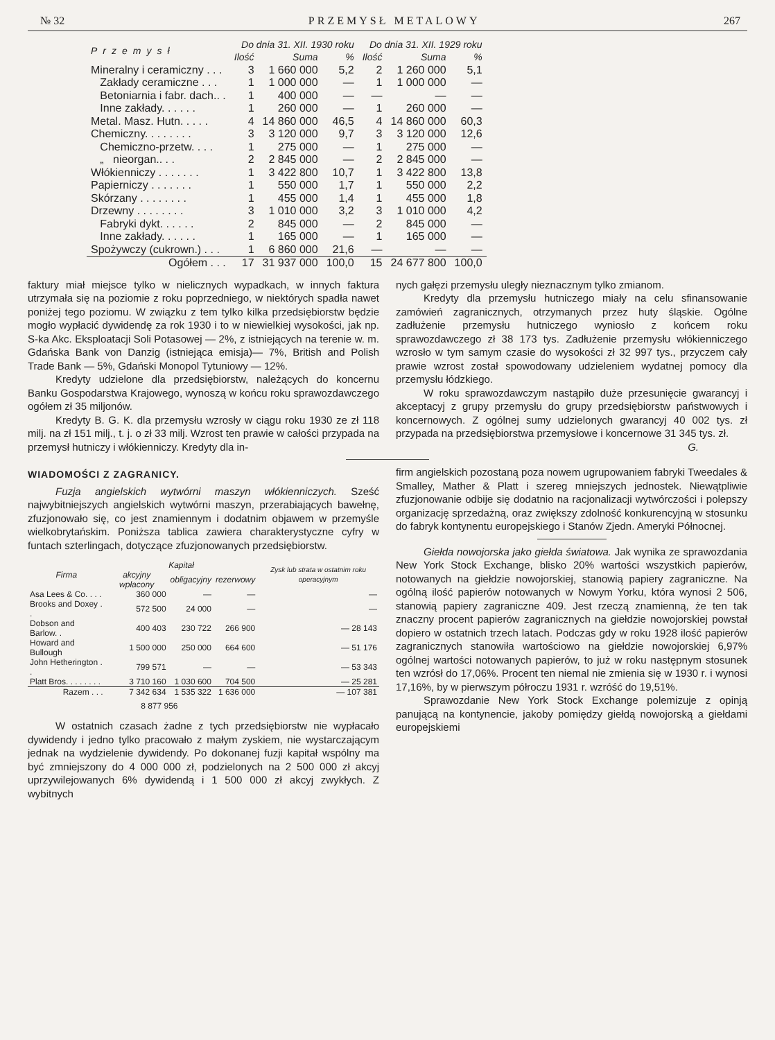№ 32 PRZEMYSŁ METALOWY 267
| Przemysł | Do dnia 31. XII. 1930 roku | | | Do dnia 31. XII. 1929 roku | | |
| --- | --- | --- | --- | --- | --- | --- |
| | Ilość | Suma | % | Ilość | Suma | % |
| Mineralny i ceramiczny . . . | 3 | 1 660 000 | 5,2 | 2 | 1 260 000 | 5,1 |
| Zakłady ceramiczne . . . | 1 | 1 000 000 | — | 1 | 1 000 000 | — |
| Betoniarnia i fabr. dach.. . | 1 | 400 000 | — | — | — | — |
| Inne zakłady. . . . . . | 1 | 260 000 | — | 1 | 260 000 | — |
| Metal. Masz. Hutn. . . . . | 4 | 14 860 000 | 46,5 | 4 | 14 860 000 | 60,3 |
| Chemiczny. . . . . . . . | 3 | 3 120 000 | 9,7 | 3 | 3 120 000 | 12,6 |
| Chemiczno-przetw. . . . | 1 | 275 000 | — | 1 | 275 000 | — |
| „ nieorgan.. . . | 2 | 2 845 000 | — | 2 | 2 845 000 | — |
| Włókienniczy . . . . . . . | 1 | 3 422 800 | 10,7 | 1 | 3 422 800 | 13,8 |
| Papierniczy . . . . . . . | 1 | 550 000 | 1,7 | 1 | 550 000 | 2,2 |
| Skórzany . . . . . . . . | 1 | 455 000 | 1,4 | 1 | 455 000 | 1,8 |
| Drzewny . . . . . . . . | 3 | 1 010 000 | 3,2 | 3 | 1 010 000 | 4,2 |
| Fabryki dykt. . . . . . | 2 | 845 000 | — | 2 | 845 000 | — |
| Inne zakłady. . . . . . | 1 | 165 000 | — | 1 | 165 000 | — |
| Spożywczy (cukrown.) . . . | 1 | 6 860 000 | 21,6 | — | — | — |
| Ogółem . . . | 17 | 31 937 000 | 100,0 | 15 | 24 677 800 | 100,0 |
faktury miał miejsce tylko w nielicznych wypadkach, w innych faktura utrzymała się na poziomie z roku poprzedniego, w niektórych spadła nawet poniżej tego poziomu. W związku z tem tylko kilka przedsiębiorstw będzie mogło wypłacić dywidendę za rok 1930 i to w niewielkiej wysokości, jak np. S-ka Akc. Eksploatacji Soli Potasowej — 2%, z istniejących na terenie w. m. Gdańska Bank von Danzig (istniejąca emisja)— 7%, British and Polish Trade Bank — 5%, Gdański Monopol Tytuniowy — 12%.
Kredyty udzielone dla przedsiębiorstw, należących do koncernu Banku Gospodarstwa Krajowego, wynoszą w końcu roku sprawozdawczego ogółem zł 35 miljonów.
Kredyty B. G. K. dla przemysłu wzrosły w ciągu roku 1930 ze zł 118 milj. na zł 151 milj., t. j. o zł 33 milj. Wzrost ten prawie w całości przypada na przemysł hutniczy i włókienniczy. Kredyty dla in-
nych gałęzi przemysłu uległy nieznacznym tylko zmianom.
Kredyty dla przemysłu hutniczego miały na celu sfinansowanie zamówień zagranicznych, otrzymanych przez huty śląskie. Ogólne zadłużenie przemysłu hutniczego wyniosło z końcem roku sprawozdawczego zł 38 173 tys. Zadłużenie przemysłu włókienniczego wzrosło w tym samym czasie do wysokości zł 32 997 tys., przyczem cały prawie wzrost został spowodowany udzieleniem wydatnej pomocy dla przemysłu łódzkiego.
W roku sprawozdawczym nastąpiło duże przesunięcie gwarancyj i akceptacyj z grupy przemysłu do grupy przedsiębiorstw państwowych i koncernowych. Z ogólnej sumy udzielonych gwarancyj 40 002 tys. zł przypada na przedsiębiorstwa przemysłowe i koncernowe 31 345 tys. zł.
G.
WIADOMOŚCI Z ZAGRANICY.
Fuzja angielskich wytwórni maszyn włókienniczych. Sześć najwybitniejszych angielskich wytwórni maszyn, przerabiających bawełnę, zfuzjonowało się, co jest znamiennym i dodatnim objawem w przemyśle wielkobrytańskim. Poniższa tablica zawiera charakterystyczne cyfry w funtach szterlingach, dotyczące zfuzjonowanych przedsiębiorstw.
| Firma | Kapitał | | | Zysk lub strata w ostatnim roku operacyjnym |
| --- | --- | --- | --- | --- |
| | akcyjny wpłacony | obligacyjny | rezerwowy | |
| Asa Lees & Co. . . . | 360 000 | — | — | — |
| Brooks and Doxey . . | 572 500 | 24 000 | — | — |
| Dobson and Barlow. . | 400 403 | 230 722 | 266 900 | — 28 143 |
| Howard and Bullough | 1 500 000 | 250 000 | 664 600 | — 51 176 |
| John Hetherington . . | 799 571 | — | — | — 53 343 |
| Platt Bros. . . . . . . . | 3 710 160 | 1 030 600 | 704 500 | — 25 281 |
| Razem . . . | 7 342 634 | 1 535 322 | 1 636 000 | — 107 381 |
| | 8 877 956 | | | |
W ostatnich czasach żadne z tych przedsiębiorstw nie wypłacało dywidendy i jedno tylko pracowało z małym zyskiem, nie wystarczającym jednak na wydzielenie dywidendy. Po dokonanej fuzji kapitał wspólny ma być zmniejszony do 4 000 000 zł, podzielonych na 2 500 000 zł akcyj uprzywilejowanych 6% dywidendą i 1 500 000 zł akcyj zwykłych. Z wybitnych
firm angielskich pozostaną poza nowem ugrupowaniem fabryki Tweedales & Smalley, Mather & Platt i szereg mniejszych jednostek. Niewątpliwie zfuzjonowanie odbije się dodatnio na racjonalizacji wytwórczości i polepszy organizację sprzedażną, oraz zwiększy zdolność konkurencyjną w stosunku do fabryk kontynentu europejskiego i Stanów Zjedn. Ameryki Północnej.
Giełda nowojorska jako giełda światowa. Jak wynika ze sprawozdania New York Stock Exchange, blisko 20% wartości wszystkich papierów, notowanych na giełdzie nowojorskiej, stanowią papiery zagraniczne. Na ogólną ilość papierów notowanych w Nowym Yorku, która wynosi 2 506, stanowią papiery zagraniczne 409. Jest rzeczą znamienną, że ten tak znaczny procent papierów zagranicznych na giełdzie nowojorskiej powstał dopiero w ostatnich trzech latach. Podczas gdy w roku 1928 ilość papierów zagranicznych stanowiła wartościowo na giełdzie nowojorskiej 6,97% ogólnej wartości notowanych papierów, to już w roku następnym stosunek ten wzrósł do 17,06%. Procent ten niemal nie zmienia się w 1930 r. i wynosi 17,16%, by w pierwszym półroczu 1931 r. wzróść do 19,51%.
Sprawozdanie New York Stock Exchange polemizuje z opinją panującą na kontynencie, jakoby pomiędzy giełdą nowojorską a giełdami europejskiemi